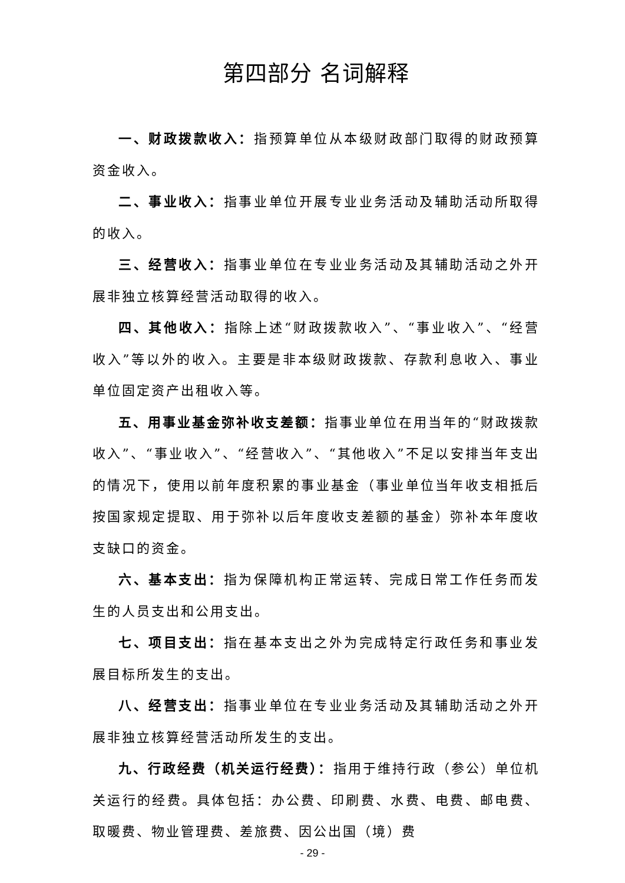第四部分 名词解释
一、财政拨款收入：指预算单位从本级财政部门取得的财政预算资金收入。
二、事业收入：指事业单位开展专业业务活动及辅助活动所取得的收入。
三、经营收入：指事业单位在专业业务活动及其辅助活动之外开展非独立核算经营活动取得的收入。
四、其他收入：指除上述“财政拨款收入”、“事业收入”、“经营收入”等以外的收入。主要是非本级财政拨款、存款利息收入、事业单位固定资产出租收入等。
五、用事业基金弥补收支差额：指事业单位在用当年的“财政拨款收入”、“事业收入”、“经营收入”、“其他收入”不足以安排当年支出的情况下，使用以前年度积累的事业基金（事业单位当年收支相抵后按国家规定提取、用于弥补以后年度收支差额的基金）弥补本年度收支缺口的资金。
六、基本支出：指为保障机构正常运转、完成日常工作任务而发生的人员支出和公用支出。
七、项目支出：指在基本支出之外为完成特定行政任务和事业发展目标所发生的支出。
八、经营支出：指事业单位在专业业务活动及其辅助活动之外开展非独立核算经营活动所发生的支出。
九、行政经费（机关运行经费）：指用于维持行政（参公）单位机关运行的经费。具体包括：办公费、印刷费、水费、电费、邮电费、取暖费、物业管理费、差旅费、因公出国（境）费
- 29 -